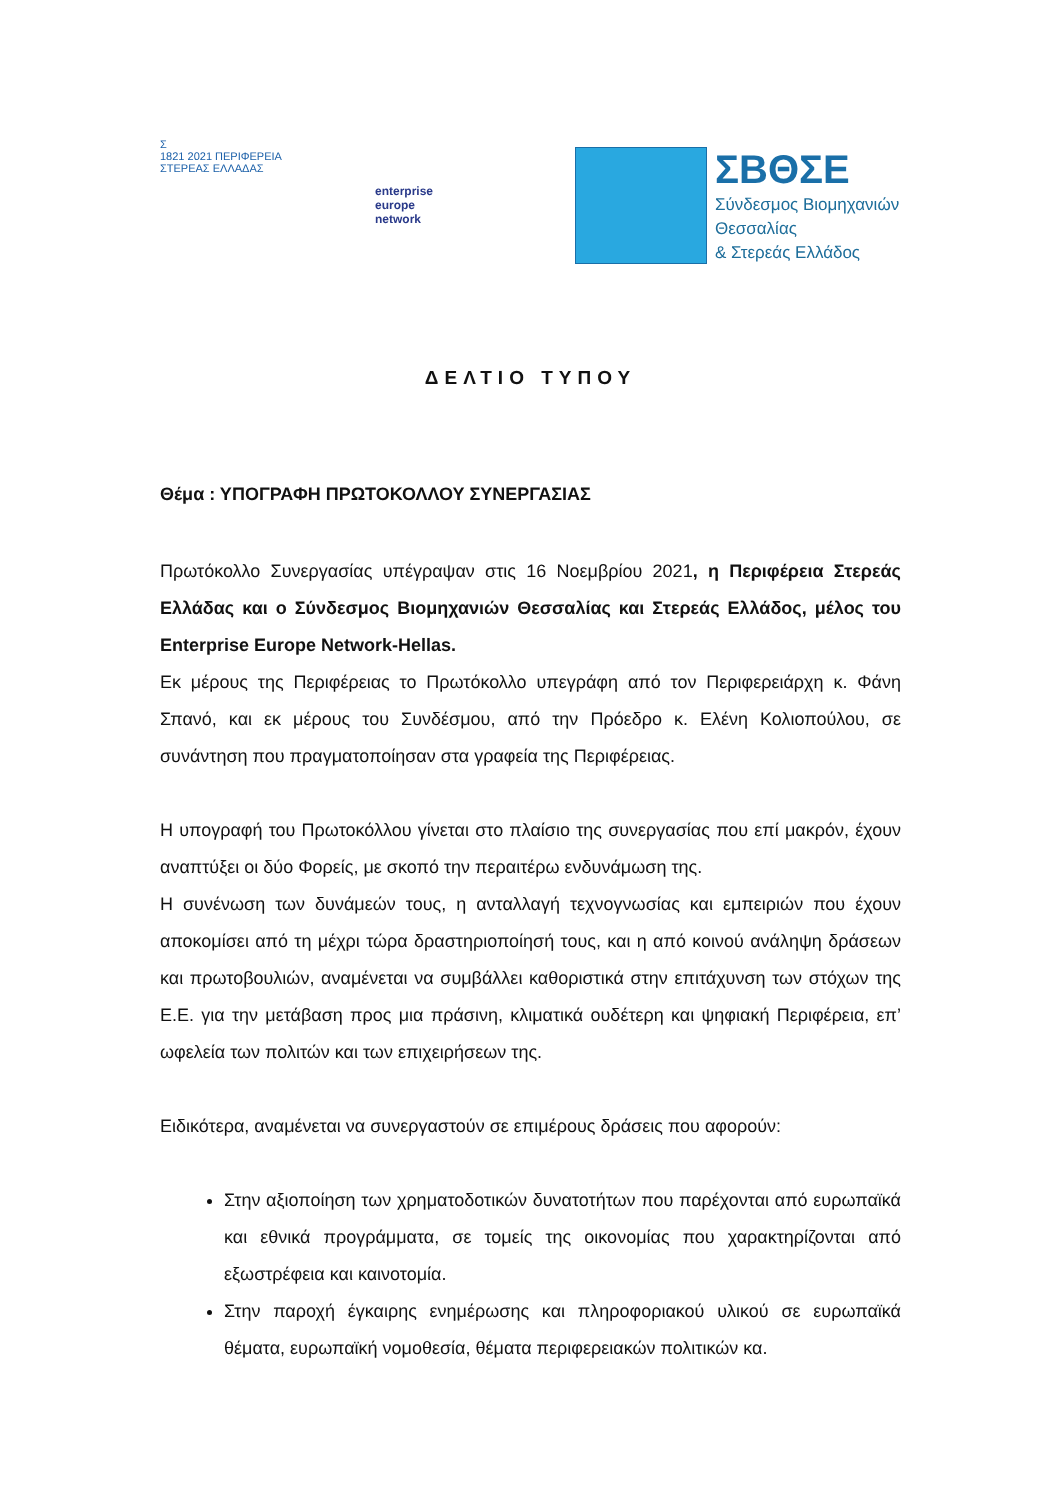Σ
1821 2021 ΠΕΡΙΦΕΡΕΙΑ
ΣΤΕΡΕΑΣ ΕΛΛΑΔΑΣ
enterprise
europe
network
ΣΒΘΣΕ
Σύνδεσμος Βιομηχανιών
Θεσσαλίας
& Στερεάς Ελλάδος
ΔΕΛΤΙΟ ΤΥΠΟΥ
Θέμα : ΥΠΟΓΡΑΦΗ ΠΡΩΤΟΚΟΛΛΟΥ ΣΥΝΕΡΓΑΣΙΑΣ
Πρωτόκολλο Συνεργασίας υπέγραψαν στις 16 Νοεμβρίου 2021, η Περιφέρεια Στερεάς Ελλάδας και ο Σύνδεσμος Βιομηχανιών Θεσσαλίας και Στερεάς Ελλάδος, μέλος του Enterprise Europe Network-Hellas.
Εκ μέρους της Περιφέρειας το Πρωτόκολλο υπεγράφη από τον Περιφερειάρχη κ. Φάνη Σπανό, και εκ μέρους του Συνδέσμου, από την Πρόεδρο κ. Ελένη Κολιοπούλου, σε συνάντηση που πραγματοποίησαν στα γραφεία της Περιφέρειας.
Η υπογραφή του Πρωτοκόλλου γίνεται στο πλαίσιο της συνεργασίας που επί μακρόν, έχουν αναπτύξει οι δύο Φορείς, με σκοπό την περαιτέρω ενδυνάμωση της.
Η συνένωση των δυνάμεών τους, η ανταλλαγή τεχνογνωσίας και εμπειριών που έχουν αποκομίσει από τη μέχρι τώρα δραστηριοποίησή τους, και η από κοινού ανάληψη δράσεων και πρωτοβουλιών, αναμένεται να συμβάλλει καθοριστικά στην επιτάχυνση των στόχων της Ε.Ε. για την μετάβαση προς μια πράσινη, κλιματικά ουδέτερη και ψηφιακή Περιφέρεια, επ’ ωφελεία των πολιτών και των επιχειρήσεων της.
Ειδικότερα, αναμένεται να συνεργαστούν σε επιμέρους δράσεις που αφορούν:
Στην αξιοποίηση των χρηματοδοτικών δυνατοτήτων που παρέχονται από ευρωπαϊκά και εθνικά προγράμματα, σε τομείς της οικονομίας που χαρακτηρίζονται από εξωστρέφεια και καινοτομία.
Στην παροχή έγκαιρης ενημέρωσης και πληροφοριακού υλικού σε ευρωπαϊκά θέματα, ευρωπαϊκή νομοθεσία, θέματα περιφερειακών πολιτικών κα.